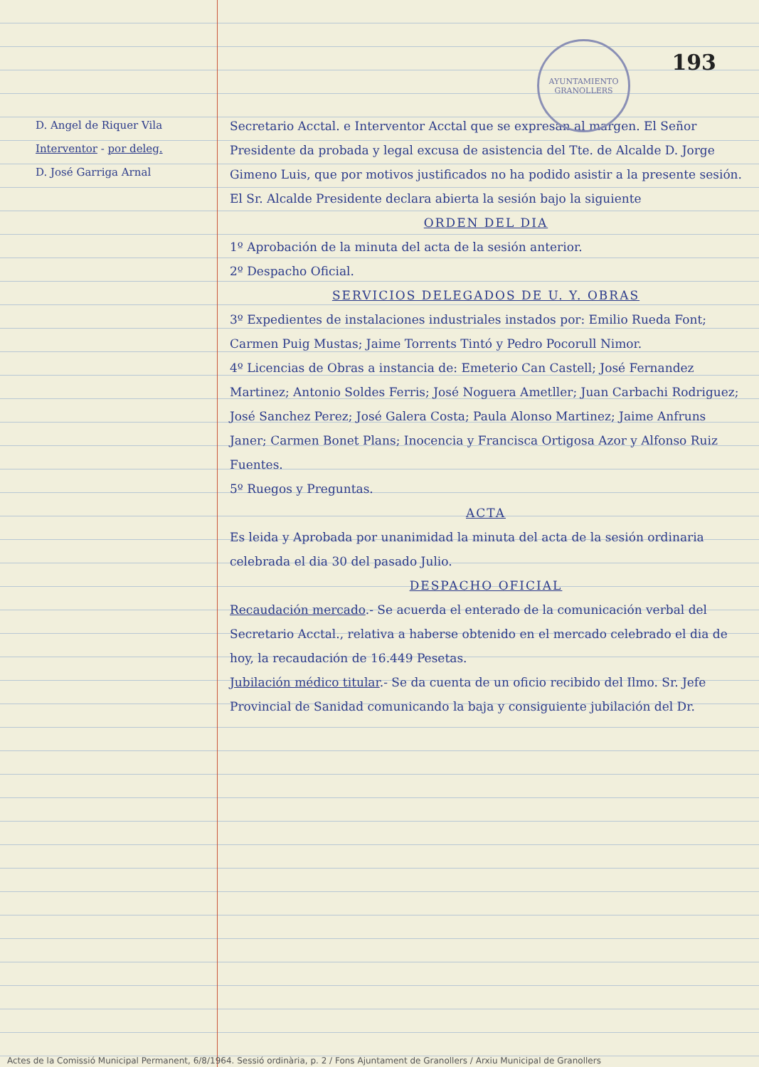AYUNTAMIENTO
GRANOLLERS
193
D. Angel de Riquer Vila
Interventor - por deleg.
D. José Garriga Arnal
Secretario Acctal. e Interventor Acctal que se expresan al margen. El Señor Presidente da probada y legal excusa de asistencia del Tte. de Alcalde D. Jorge Gimeno Luis, que por motivos justificados no ha podido asistir a la presente sesión. El Sr. Alcalde Presidente declara abierta la sesión bajo la siguiente
ORDEN DEL DIA
1º Aprobación de la minuta del acta de la sesión anterior.
2º Despacho Oficial.
SERVICIOS DELEGADOS DE U. Y. OBRAS
3º Expedientes de instalaciones industriales instados por: Emilio Rueda Font; Carmen Puig Mustas; Jaime Torrents Tintó y Pedro Pocorull Nimor.
4º Licencias de Obras a instancia de: Emeterio Can Castell; José Fernandez Martinez; Antonio Soldes Ferris; José Noguera Ametller; Juan Carbachi Rodriguez; José Sanchez Perez; José Galera Costa; Paula Alonso Martinez; Jaime Anfruns Janer; Carmen Bonet Plans; Inocencia y Francisca Ortigosa Azor y Alfonso Ruiz Fuentes.
5º Ruegos y Preguntas.
ACTA
Es leida y Aprobada por unanimidad la minuta del acta de la sesión ordinaria celebrada el dia 30 del pasado Julio.
DESPACHO OFICIAL
Recaudación mercado.- Se acuerda el enterado de la comunicación verbal del Secretario Acctal., relativa a haberse obtenido en el mercado celebrado el dia de hoy, la recaudación de 16.449 Pesetas.
Jubilación médico titular.- Se da cuenta de un oficio recibido del Ilmo. Sr. Jefe Provincial de Sanidad comunicando la baja y consiguiente jubilación del Dr.
Actes de la Comissió Municipal Permanent, 6/8/1964. Sessió ordinària, p. 2 / Fons Ajuntament de Granollers / Arxiu Municipal de Granollers